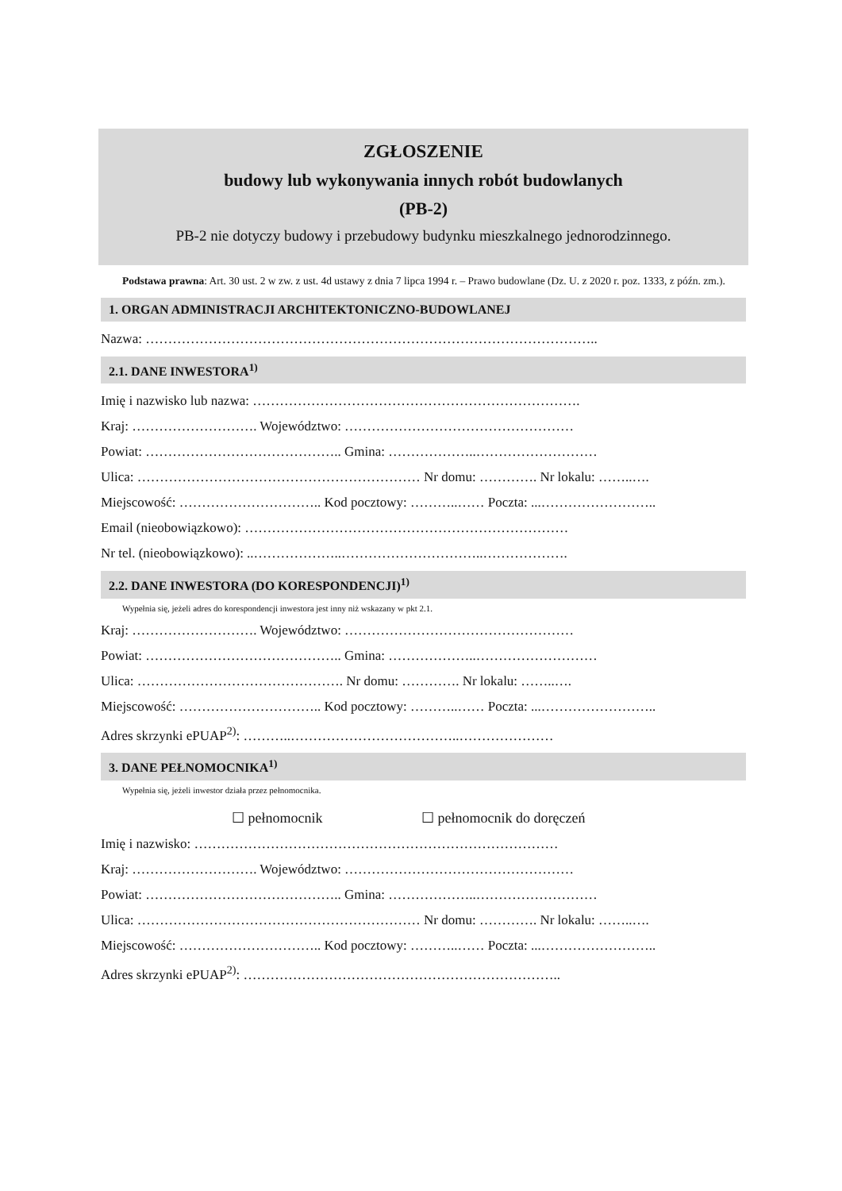ZGŁOSZENIE
budowy lub wykonywania innych robót budowlanych
(PB-2)
PB-2 nie dotyczy budowy i przebudowy budynku mieszkalnego jednorodzinnego.
Podstawa prawna: Art. 30 ust. 2 w zw. z ust. 4d ustawy z dnia 7 lipca 1994 r. – Prawo budowlane (Dz. U. z 2020 r. poz. 1333, z późn. zm.).
1. ORGAN ADMINISTRACJI ARCHITEKTONICZNO-BUDOWLANEJ
Nazwa: ………………………………………………………………………………………..
2.1. DANE INWESTORA<sup>1)</sup>
Imię i nazwisko lub nazwa: ……………………………………………………………….
Kraj: ………………………. Województwo: ……………………………………………
Powiat: …………………………………….. Gmina: ………………..………………………
Ulica: ……………………………………………………… Nr domu: …………. Nr lokalu: ……..….
Miejscowość: ………………………….. Kod pocztowy: ………..…… Poczta: ...……………………..
Email (nieobowiązkowo): ………………………………………………………………
Nr tel. (nieobowiązkowo): ..………………..…………………………..……………….
2.2. DANE INWESTORA (DO KORESPONDENCJI)<sup>1)</sup>
Wypełnia się, jeżeli adres do korespondencji inwestora jest inny niż wskazany w pkt 2.1.
Kraj: ………………………. Województwo: ……………………………………………
Powiat: …………………………………….. Gmina: ………………..………………………
Ulica: ………………………………………. Nr domu: …………. Nr lokalu: ……..….
Miejscowość: ………………………….. Kod pocztowy: ………..…… Poczta: ...……………………..
Adres skrzynki ePUAP<sup>2)</sup>: ………..………………………………..…………………
3. DANE PEŁNOMOCNIKA<sup>1)</sup>
Wypełnia się, jeżeli inwestor działa przez pełnomocnika.
☐ pełnomocnik ☐ pełnomocnik do doręczeń
Imię i nazwisko: ………………………………………………………………………
Kraj: ………………………. Województwo: ……………………………………………
Powiat: …………………………………….. Gmina: ………………..………………………
Ulica: ……………………………………………………… Nr domu: …………. Nr lokalu: ……..….
Miejscowość: ………………………….. Kod pocztowy: ………..…… Poczta: ...……………………..
Adres skrzynki ePUAP<sup>2)</sup>: ……………………………………………………………..